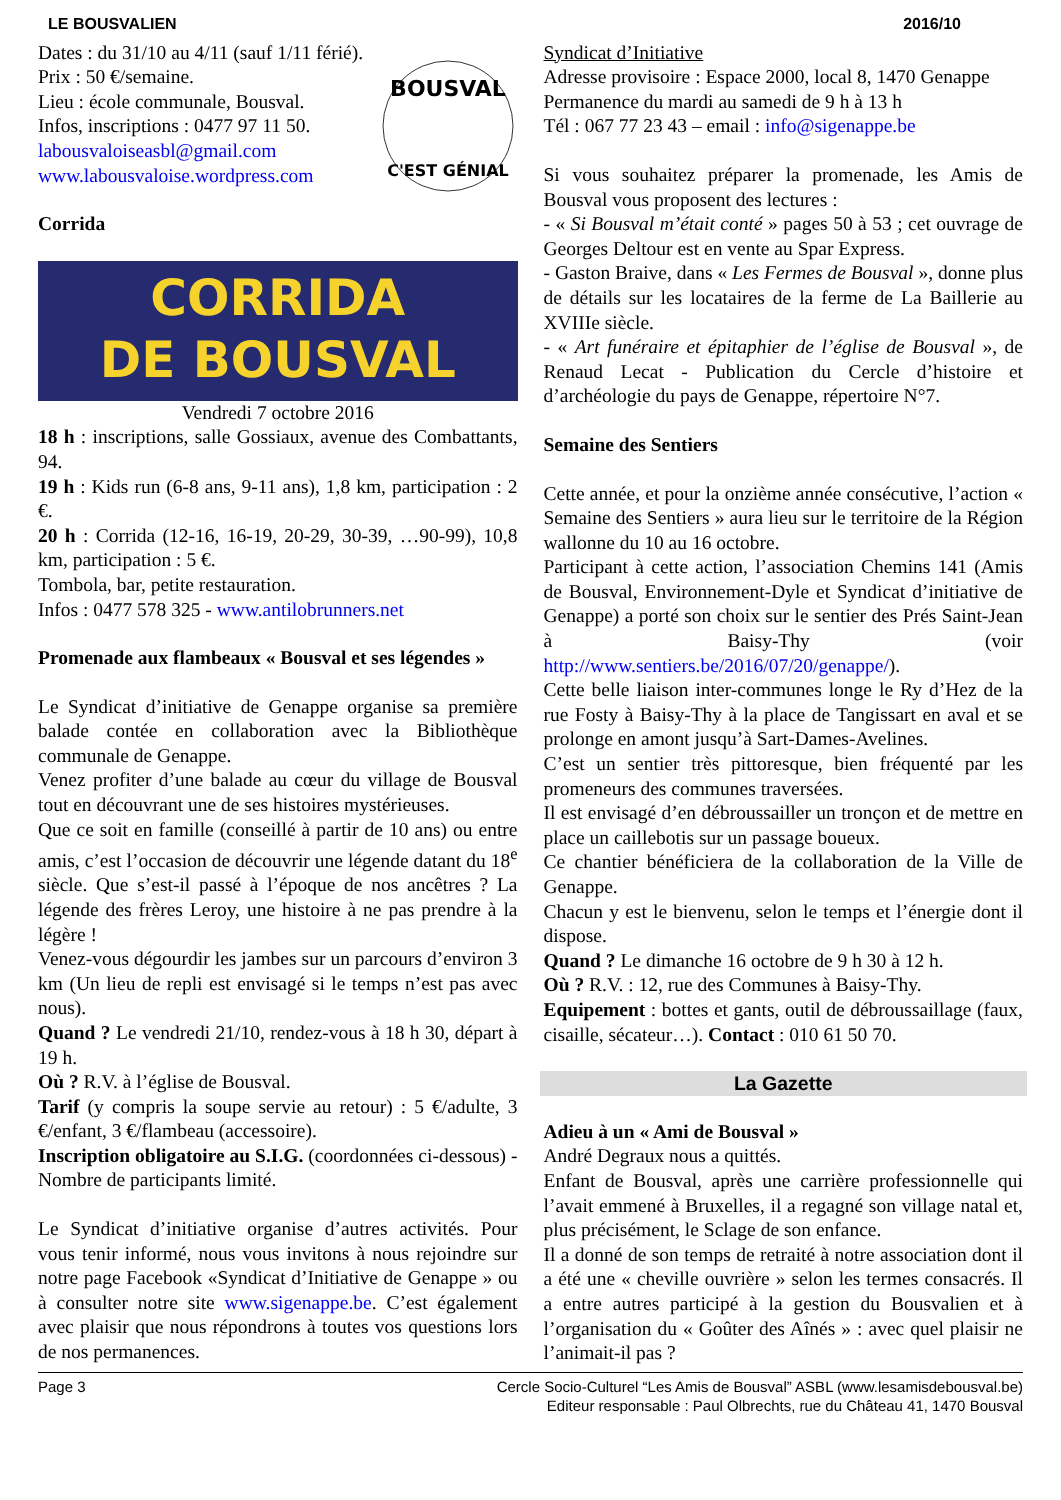LE BOUSVALIEN 2016/10
BOUSVAL
C'EST GÉNIAL
Dates : du 31/10 au 4/11 (sauf 1/11 férié).
Prix : 50 €/semaine.
Lieu : école communale, Bousval.
Infos, inscriptions : 0477 97 11 50.
labousvaloiseasbl@gmail.com
www.labousvaloise.wordpress.com
Corrida
CORRIDA
DE BOUSVAL
Vendredi 7 octobre 2016
18 h : inscriptions, salle Gossiaux, avenue des Combattants, 94.
19 h : Kids run (6-8 ans, 9-11 ans), 1,8 km, participation : 2 €.
20 h : Corrida (12-16, 16-19, 20-29, 30-39, …90-99), 10,8 km, participation : 5 €.
Tombola, bar, petite restauration.
Infos : 0477 578 325 - www.antilobrunners.net
Promenade aux flambeaux « Bousval et ses légendes »
Le Syndicat d’initiative de Genappe organise sa première balade contée en collaboration avec la Bibliothèque communale de Genappe.
Venez profiter d’une balade au cœur du village de Bousval tout en découvrant une de ses histoires mystérieuses.
Que ce soit en famille (conseillé à partir de 10 ans) ou entre amis, c’est l’occasion de découvrir une légende datant du 18<sup>e</sup> siècle. Que s’est-il passé à l’époque de nos ancêtres ? La légende des frères Leroy, une histoire à ne pas prendre à la légère !
Venez-vous dégourdir les jambes sur un parcours d’environ 3 km (Un lieu de repli est envisagé si le temps n’est pas avec nous).
Quand ? Le vendredi 21/10, rendez-vous à 18 h 30, départ à 19 h.
Où ? R.V. à l’église de Bousval.
Tarif (y compris la soupe servie au retour) : 5 €/adulte, 3 €/enfant, 3 €/flambeau (accessoire).
Inscription obligatoire au S.I.G. (coordonnées ci-dessous) - Nombre de participants limité.
Le Syndicat d’initiative organise d’autres activités. Pour vous tenir informé, nous vous invitons à nous rejoindre sur notre page Facebook «Syndicat d’Initiative de Genappe » ou à consulter notre site www.sigenappe.be. C’est également avec plaisir que nous répondrons à toutes vos questions lors de nos permanences.
Syndicat d’Initiative
Adresse provisoire : Espace 2000, local 8, 1470 Genappe
Permanence du mardi au samedi de 9 h à 13 h
Tél : 067 77 23 43 – email : info@sigenappe.be
Si vous souhaitez préparer la promenade, les Amis de Bousval vous proposent des lectures :
- « Si Bousval m’était conté » pages 50 à 53 ; cet ouvrage de Georges Deltour est en vente au Spar Express.
- Gaston Braive, dans « Les Fermes de Bousval », donne plus de détails sur les locataires de la ferme de La Baillerie au XVIIIe siècle.
- « Art funéraire et épitaphier de l’église de Bousval », de Renaud Lecat - Publication du Cercle d’histoire et d’archéologie du pays de Genappe, répertoire N°7.
Semaine des Sentiers
Cette année, et pour la onzième année consécutive, l’action « Semaine des Sentiers » aura lieu sur le territoire de la Région wallonne du 10 au 16 octobre.
Participant à cette action, l’association Chemins 141 (Amis de Bousval, Environnement-Dyle et Syndicat d’initiative de Genappe) a porté son choix sur le sentier des Prés Saint-Jean à Baisy-Thy (voir http://www.sentiers.be/2016/07/20/genappe/).
Cette belle liaison inter-communes longe le Ry d’Hez de la rue Fosty à Baisy-Thy à la place de Tangissart en aval et se prolonge en amont jusqu’à Sart-Dames-Avelines.
C’est un sentier très pittoresque, bien fréquenté par les promeneurs des communes traversées.
Il est envisagé d’en débroussailler un tronçon et de mettre en place un caillebotis sur un passage boueux.
Ce chantier bénéficiera de la collaboration de la Ville de Genappe.
Chacun y est le bienvenu, selon le temps et l’énergie dont il dispose.
Quand ? Le dimanche 16 octobre de 9 h 30 à 12 h.
Où ? R.V. : 12, rue des Communes à Baisy-Thy.
Equipement : bottes et gants, outil de débroussaillage (faux, cisaille, sécateur…). Contact : 010 61 50 70.
La Gazette
Adieu à un « Ami de Bousval »
André Degraux nous a quittés.
Enfant de Bousval, après une carrière professionnelle qui l’avait emmené à Bruxelles, il a regagné son village natal et, plus précisément, le Sclage de son enfance.
Il a donné de son temps de retraité à notre association dont il a été une « cheville ouvrière » selon les termes consacrés. Il a entre autres participé à la gestion du Bousvalien et à l’organisation du « Goûter des Aînés » : avec quel plaisir ne l’animait-il pas ?
Page 3 Cercle Socio-Culturel “Les Amis de Bousval” ASBL (www.lesamisdebousval.be)
Editeur responsable : Paul Olbrechts, rue du Château 41, 1470 Bousval